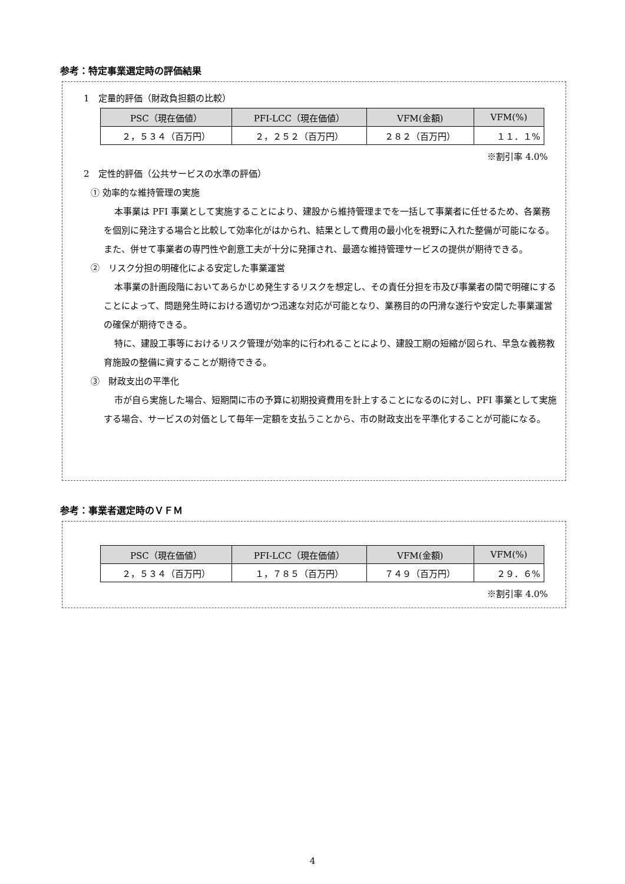参考：特定事業選定時の評価結果
1　定量的評価（財政負担額の比較）
| PSC（現在価値） | PFI-LCC（現在価値） | VFM(金額) | VFM(%) |
| --- | --- | --- | --- |
| ２，５３４（百万円） | ２，２５２（百万円） | ２８２（百万円） | １１．１% |
※割引率 4.0%
2　定性的評価（公共サービスの水準の評価）
① 効率的な維持管理の実施
本事業は PFI 事業として実施することにより、建設から維持管理までを一括して事業者に任せるため、各業務を個別に発注する場合と比較して効率化がはかられ、結果として費用の最小化を視野に入れた整備が可能になる。また、併せて事業者の専門性や創意工夫が十分に発揮され、最適な維持管理サービスの提供が期待できる。
②　リスク分担の明確化による安定した事業運営
本事業の計画段階においてあらかじめ発生するリスクを想定し、その責任分担を市及び事業者の間で明確にすることによって、問題発生時における適切かつ迅速な対応が可能となり、業務目的の円滑な遂行や安定した事業運営の確保が期待できる。
特に、建設工事等におけるリスク管理が効率的に行われることにより、建設工期の短縮が図られ、早急な義務教育施設の整備に資することが期待できる。
③　財政支出の平準化
市が自ら実施した場合、短期間に市の予算に初期投資費用を計上することになるのに対し、PFI 事業として実施する場合、サービスの対価として毎年一定額を支払うことから、市の財政支出を平準化することが可能になる。
参考：事業者選定時のＶＦＭ
| PSC（現在価値） | PFI-LCC（現在価値） | VFM(金額) | VFM(%) |
| --- | --- | --- | --- |
| ２，５３４（百万円） | １，７８５（百万円） | ７４９（百万円） | ２９．６% |
※割引率 4.0%
4